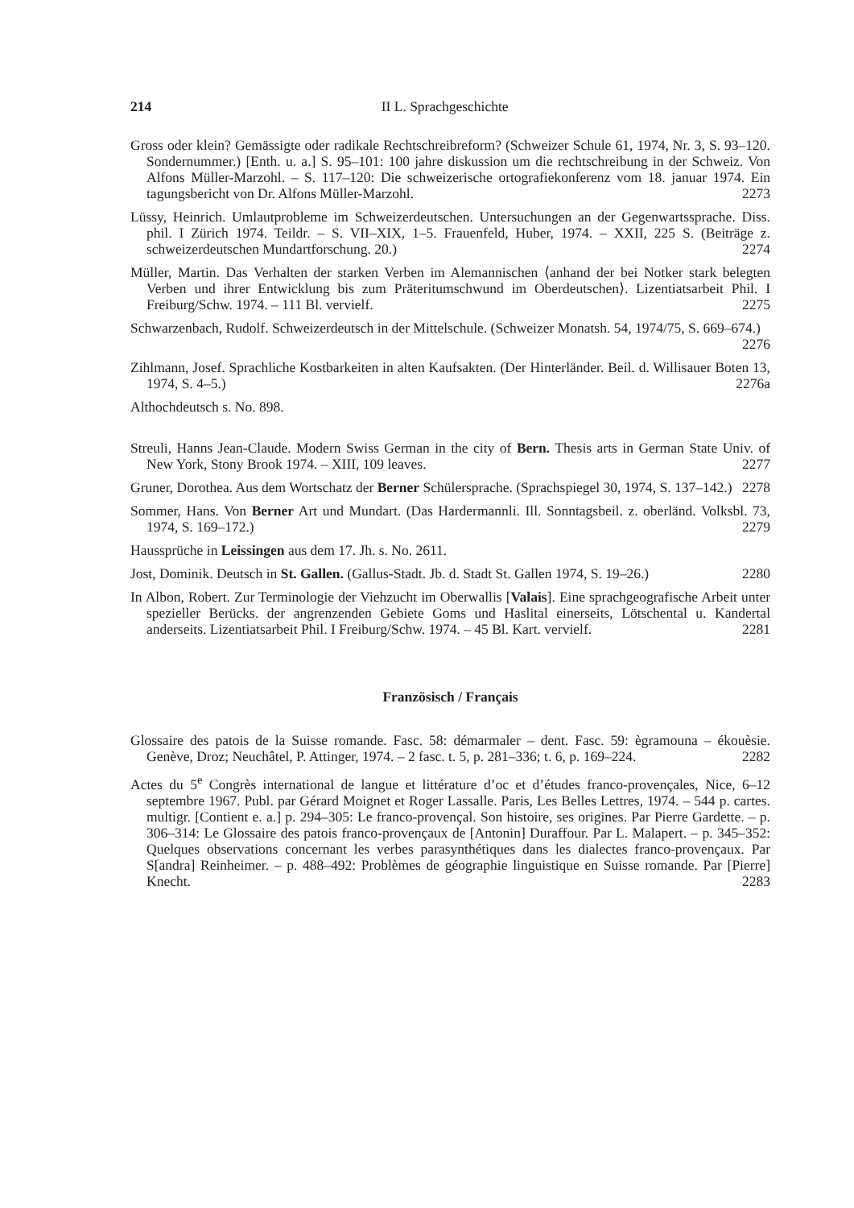214 II L. Sprachgeschichte
Gross oder klein? Gemässigte oder radikale Rechtschreibreform? (Schweizer Schule 61, 1974, Nr. 3, S. 93–120. Sondernummer.) [Enth. u. a.] S. 95–101: 100 jahre diskussion um die rechtschreibung in der Schweiz. Von Alfons Müller-Marzohl. – S. 117–120: Die schweizerische ortografiekonferenz vom 18. januar 1974. Ein tagungsbericht von Dr. Alfons Müller-Marzohl. 2273
Lüssy, Heinrich. Umlautprobleme im Schweizerdeutschen. Untersuchungen an der Gegenwartssprache. Diss. phil. I Zürich 1974. Teildr. – S. VII–XIX, 1–5. Frauenfeld, Huber, 1974. – XXII, 225 S. (Beiträge z. schweizerdeutschen Mundartforschung. 20.) 2274
Müller, Martin. Das Verhalten der starken Verben im Alemannischen ⟨anhand der bei Notker stark belegten Verben und ihrer Entwicklung bis zum Präteritumschwund im Oberdeutschen⟩. Lizentiatsarbeit Phil. I Freiburg/Schw. 1974. – 111 Bl. vervielf. 2275
Schwarzenbach, Rudolf. Schweizerdeutsch in der Mittelschule. (Schweizer Monatsh. 54, 1974/75, S. 669–674.) 2276
Zihlmann, Josef. Sprachliche Kostbarkeiten in alten Kaufsakten. (Der Hinterländer. Beil. d. Willisauer Boten 13, 1974, S. 4–5.) 2276a
Althochdeutsch s. No. 898.
Streuli, Hanns Jean-Claude. Modern Swiss German in the city of Bern. Thesis arts in German State Univ. of New York, Stony Brook 1974. – XIII, 109 leaves. 2277
Gruner, Dorothea. Aus dem Wortschatz der Berner Schülersprache. (Sprachspiegel 30, 1974, S. 137–142.) 2278
Sommer, Hans. Von Berner Art und Mundart. (Das Hardermannli. Ill. Sonntagsbeil. z. oberländ. Volksbl. 73, 1974, S. 169–172.) 2279
Haussprüche in Leissingen aus dem 17. Jh. s. No. 2611.
Jost, Dominik. Deutsch in St. Gallen. (Gallus-Stadt. Jb. d. Stadt St. Gallen 1974, S. 19–26.) 2280
In Albon, Robert. Zur Terminologie der Viehzucht im Oberwallis [Valais]. Eine sprachgeografische Arbeit unter spezieller Berücks. der angrenzenden Gebiete Goms und Haslital einerseits, Lötschental u. Kandertal anderseits. Lizentiatsarbeit Phil. I Freiburg/Schw. 1974. – 45 Bl. Kart. vervielf. 2281
Französisch / Français
Glossaire des patois de la Suisse romande. Fasc. 58: démarmaler – dent. Fasc. 59: ègramouna – ékouèsie. Genève, Droz; Neuchâtel, P. Attinger, 1974. – 2 fasc. t. 5, p. 281–336; t. 6, p. 169–224. 2282
Actes du 5<sup>e</sup> Congrès international de langue et littérature d’oc et d’études franco-provençales, Nice, 6–12 septembre 1967. Publ. par Gérard Moignet et Roger Lassalle. Paris, Les Belles Lettres, 1974. – 544 p. cartes. multigr. [Contient e. a.] p. 294–305: Le franco-provençal. Son histoire, ses origines. Par Pierre Gardette. – p. 306–314: Le Glossaire des patois franco-provençaux de [Antonin] Duraffour. Par L. Malapert. – p. 345–352: Quelques observations concernant les verbes parasynthétiques dans les dialectes franco-provençaux. Par S[andra] Reinheimer. – p. 488–492: Problèmes de géographie linguistique en Suisse romande. Par [Pierre] Knecht. 2283